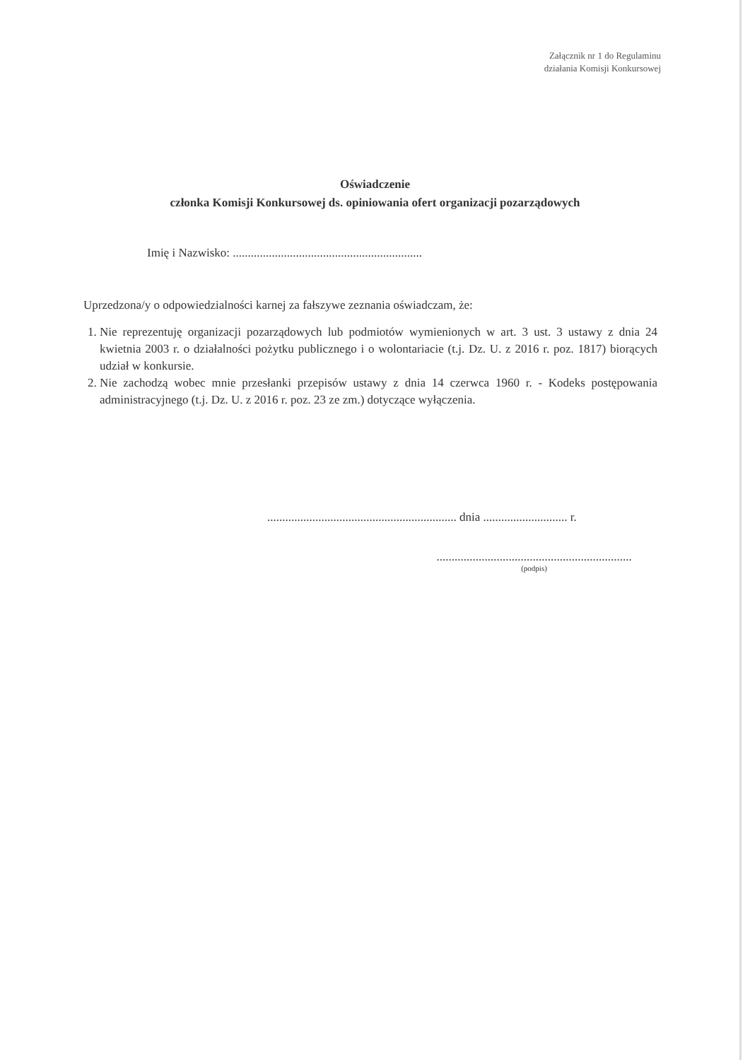Załącznik nr 1 do Regulaminu
działania Komisji Konkursowej
Oświadczenie
członka Komisji Konkursowej ds. opiniowania ofert organizacji pozarządowych
Imię i Nazwisko: ...............................................................
Uprzedzona/y o odpowiedzialności karnej za fałszywe zeznania oświadczam, że:
1. Nie reprezentuję organizacji pozarządowych lub podmiotów wymienionych w art. 3 ust. 3 ustawy z dnia 24 kwietnia 2003 r. o działalności pożytku publicznego i o wolontariacie (t.j. Dz. U. z 2016 r. poz. 1817) biorących udział w konkursie.
2. Nie zachodzą wobec mnie przesłanki przepisów ustawy z dnia 14 czerwca 1960 r. - Kodeks postępowania administracyjnego (t.j. Dz. U. z 2016 r. poz. 23 ze zm.) dotyczące wyłączenia.
............................................................... dnia ............................ r.
.................................................................
(podpis)